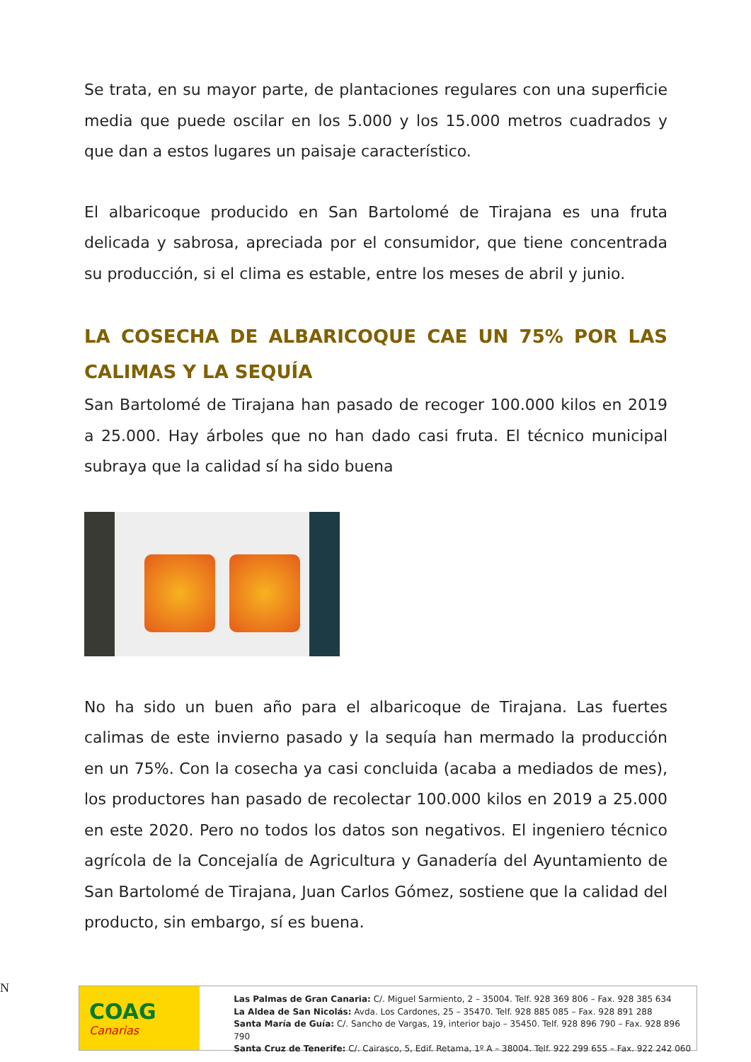Se trata, en su mayor parte, de plantaciones regulares con una superficie media que puede oscilar en los 5.000 y los 15.000 metros cuadrados y que dan a estos lugares un paisaje característico.
El albaricoque producido en San Bartolomé de Tirajana es una fruta delicada y sabrosa, apreciada por el consumidor, que tiene concentrada su producción, si el clima es estable, entre los meses de abril y junio.
LA COSECHA DE ALBARICOQUE CAE UN 75% POR LAS CALIMAS Y LA SEQUÍA
San Bartolomé de Tirajana han pasado de recoger 100.000 kilos en 2019 a 25.000. Hay árboles que no han dado casi fruta. El técnico municipal subraya que la calidad sí ha sido buena
No ha sido un buen año para el albaricoque de Tirajana. Las fuertes calimas de este invierno pasado y la sequía han mermado la producción en un 75%. Con la cosecha ya casi concluida (acaba a mediados de mes), los productores han pasado de recolectar 100.000 kilos en 2019 a 25.000 en este 2020. Pero no todos los datos son negativos. El ingeniero técnico agrícola de la Concejalía de Agricultura y Ganadería del Ayuntamiento de San Bartolomé de Tirajana, Juan Carlos Gómez, sostiene que la calidad del producto, sin embargo, sí es buena.
N
COAG
Canarias
Las Palmas de Gran Canaria: C/. Miguel Sarmiento, 2 – 35004. Telf. 928 369 806 – Fax. 928 385 634
La Aldea de San Nicolás: Avda. Los Cardones, 25 – 35470. Telf. 928 885 085 – Fax. 928 891 288
Santa María de Guía: C/. Sancho de Vargas, 19, interior bajo – 35450. Telf. 928 896 790 – Fax. 928 896 790
Santa Cruz de Tenerife: C/. Cairasco, 5, Edif. Retama, 1º A – 38004. Telf. 922 299 655 – Fax. 922 242 060